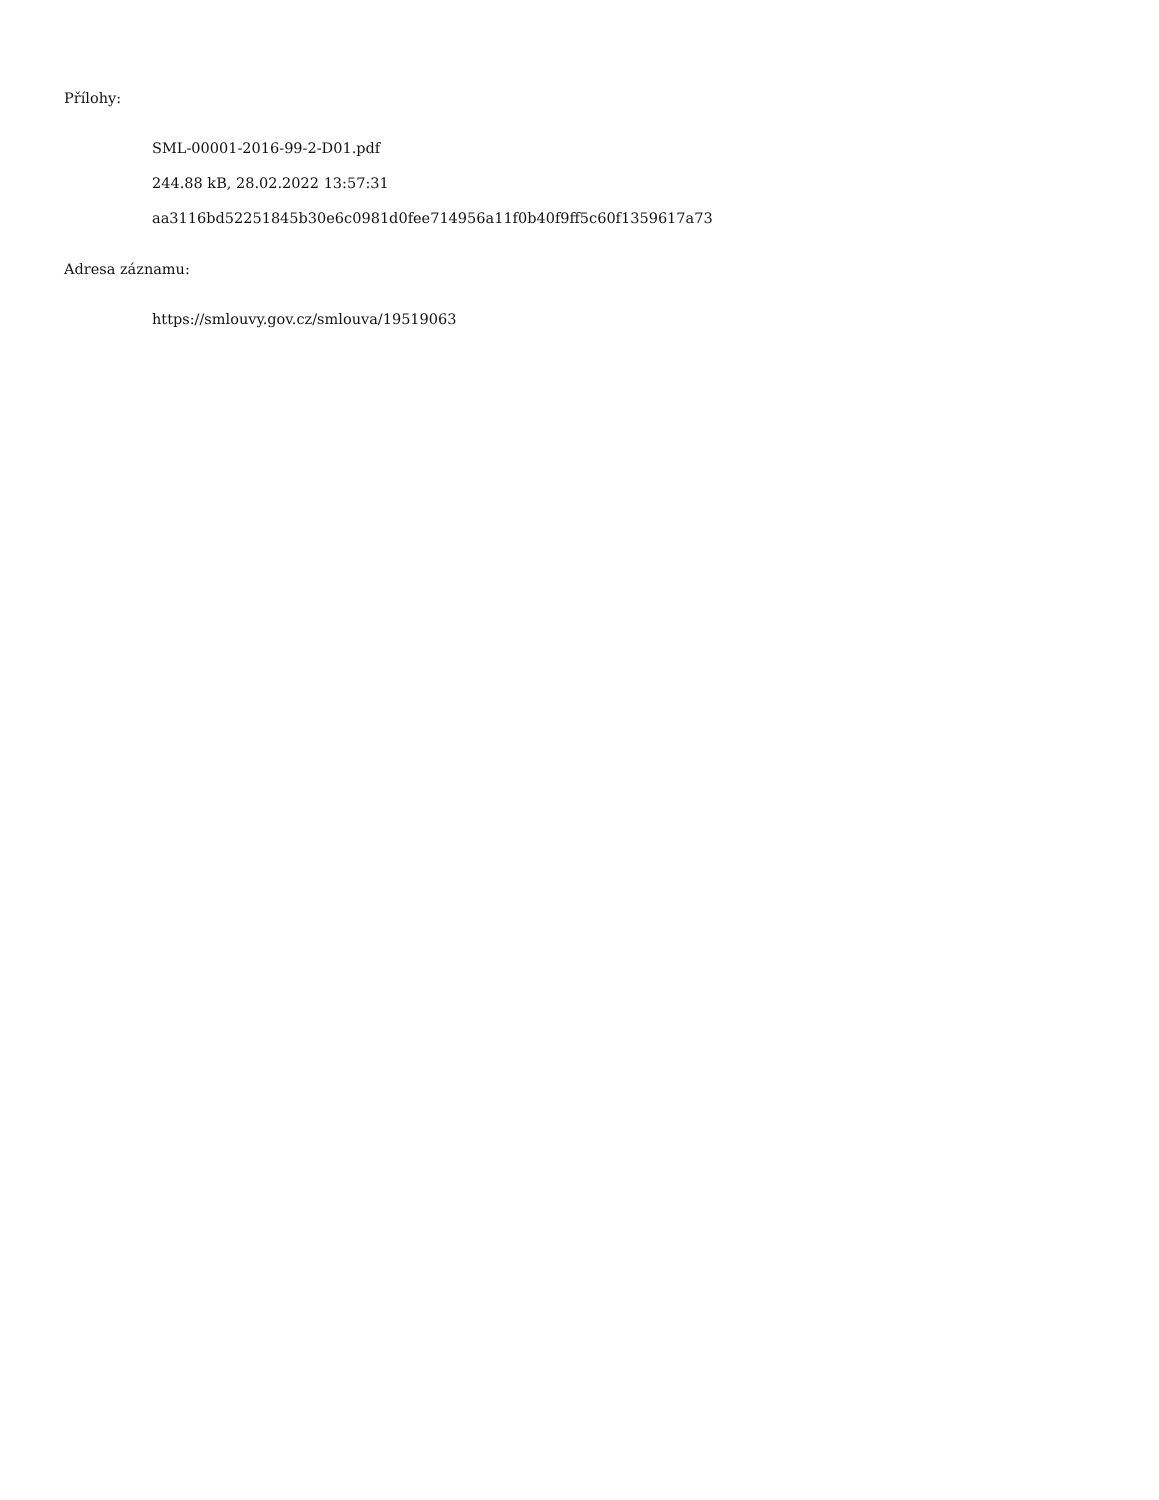Přílohy:
SML-00001-2016-99-2-D01.pdf
244.88 kB, 28.02.2022 13:57:31
aa3116bd52251845b30e6c0981d0fee714956a11f0b40f9ff5c60f1359617a73
Adresa záznamu:
https://smlouvy.gov.cz/smlouva/19519063